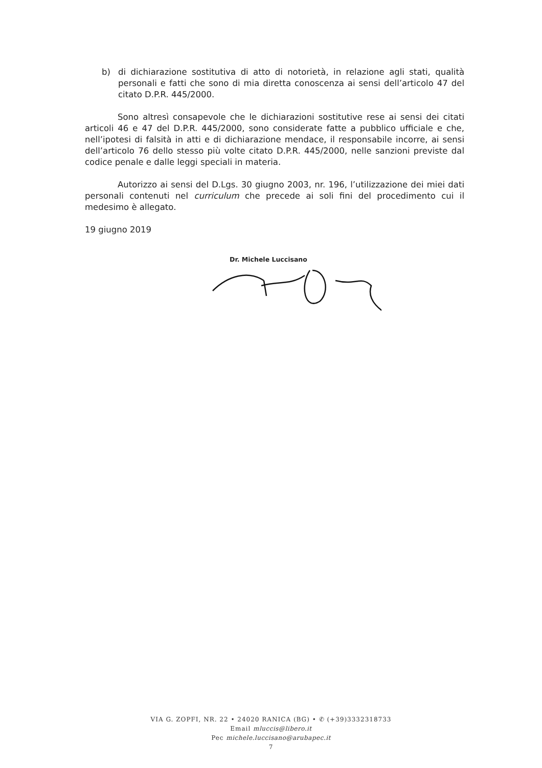b) di dichiarazione sostitutiva di atto di notorietà, in relazione agli stati, qualità personali e fatti che sono di mia diretta conoscenza ai sensi dell’articolo 47 del citato D.P.R. 445/2000.
Sono altresì consapevole che le dichiarazioni sostitutive rese ai sensi dei citati articoli 46 e 47 del D.P.R. 445/2000, sono considerate fatte a pubblico ufficiale e che, nell’ipotesi di falsità in atti e di dichiarazione mendace, il responsabile incorre, ai sensi dell’articolo 76 dello stesso più volte citato D.P.R. 445/2000, nelle sanzioni previste dal codice penale e dalle leggi speciali in materia.
Autorizzo ai sensi del D.Lgs. 30 giugno 2003, nr. 196, l’utilizzazione dei miei dati personali contenuti nel curriculum che precede ai soli fini del procedimento cui il medesimo è allegato.
19 giugno 2019
Dr. Michele Luccisano
VIA G. ZOPFI, NR. 22 • 24020 RANICA (BG) • ✆ (+39)3332318733
Email mluccis@libero.it
Pec michele.luccisano@arubapec.it
7